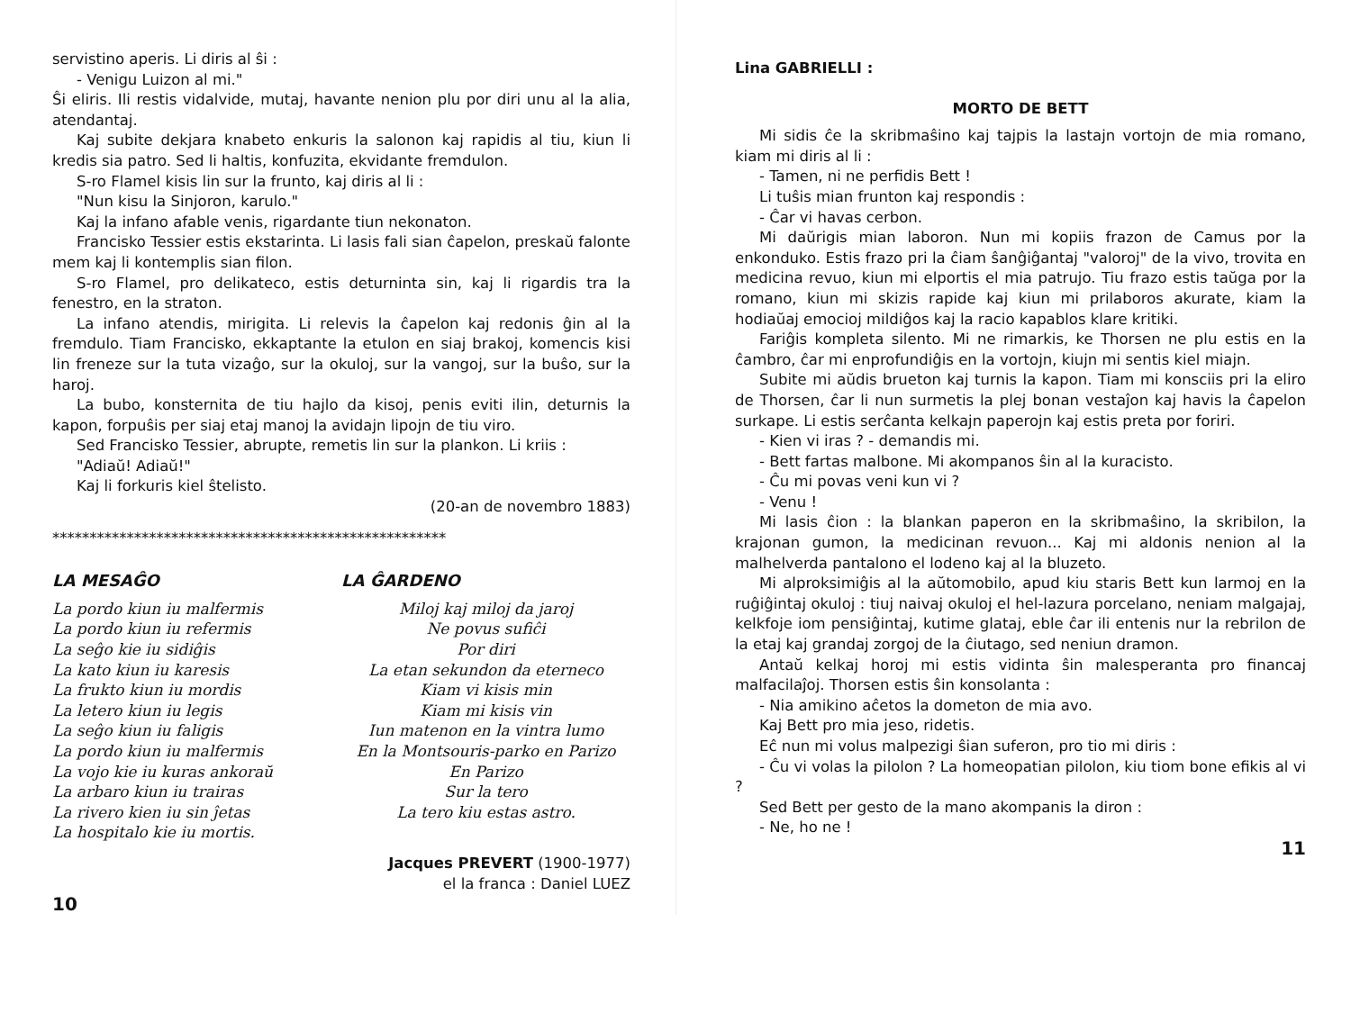servistino aperis. Li diris al ŝi :
- Venigu Luizon al mi."
Ŝi eliris. Ili restis vidalvide, mutaj, havante nenion plu por diri unu al la alia, atendantaj.
Kaj subite dekjara knabeto enkuris la salonon kaj rapidis al tiu, kiun li kredis sia patro. Sed li haltis, konfuzita, ekvidante fremdulon.
S-ro Flamel kisis lin sur la frunto, kaj diris al li :
"Nun kisu la Sinjoron, karulo."
Kaj la infano afable venis, rigardante tiun nekonaton.
Francisko Tessier estis ekstarinta. Li lasis fali sian ĉapelon, preskaŭ falonte mem kaj li kontemplis sian filon.
S-ro Flamel, pro delikateco, estis deturninta sin, kaj li rigardis tra la fenestro, en la straton.
La infano atendis, mirigita. Li relevis la ĉapelon kaj redonis ĝin al la fremdulo. Tiam Francisko, ekkaptante la etulon en siaj brakoj, komencis kisi lin freneze sur la tuta vizaĝo, sur la okuloj, sur la vangoj, sur la buŝo, sur la haroj.
La bubo, konsternita de tiu hajlo da kisoj, penis eviti ilin, deturnis la kapon, forpuŝis per siaj etaj manoj la avidajn lipojn de tiu viro.
Sed Francisko Tessier, abrupte, remetis lin sur la plankon. Li kriis :
"Adiaŭ! Adiaŭ!"
Kaj li forkuris kiel ŝtelisto.
(20-an de novembro 1883)
*****************************************************
LA MESAĜO
La pordo kiun iu malfermis
La pordo kiun iu refermis
La seĝo kie iu sidiĝis
La kato kiun iu karesis
La frukto kiun iu mordis
La letero kiun iu legis
La seĝo kiun iu faligis
La pordo kiun iu malfermis
La vojo kie iu kuras ankoraŭ
La arbaro kiun iu trairas
La rivero kien iu sin ĵetas
La hospitalo kie iu mortis.
LA ĜARDENO
Miloj kaj miloj da jaroj
Ne povus sufiĉi
Por diri
La etan sekundon da eterneco
Kiam vi kisis min
Kiam mi kisis vin
Iun matenon en la vintra lumo
En la Montsouris-parko en Parizo
En Parizo
Sur la tero
La tero kiu estas astro.
Jacques PREVERT (1900-1977)
el la franca : Daniel LUEZ
10
Lina GABRIELLI :
MORTO DE BETT
Mi sidis ĉe la skribmaŝino kaj tajpis la lastajn vortojn de mia romano, kiam mi diris al li :
- Tamen, ni ne perfidis Bett !
Li tuŝis mian frunton kaj respondis :
- Ĉar vi havas cerbon.
Mi daŭrigis mian laboron. Nun mi kopiis frazon de Camus por la enkonduko. Estis frazo pri la ĉiam ŝanĝiĝantaj "valoroj" de la vivo, trovita en medicina revuo, kiun mi elportis el mia patrujo. Tiu frazo estis taŭga por la romano, kiun mi skizis rapide kaj kiun mi prilaboros akurate, kiam la hodiaŭaj emocioj mildiĝos kaj la racio kapablos klare kritiki.
Fariĝis kompleta silento. Mi ne rimarkis, ke Thorsen ne plu estis en la ĉambro, ĉar mi enprofundiĝis en la vortojn, kiujn mi sentis kiel miajn.
Subite mi aŭdis brueton kaj turnis la kapon. Tiam mi konsciis pri la eliro de Thorsen, ĉar li nun surmetis la plej bonan vestaĵon kaj havis la ĉapelon surkape. Li estis serĉanta kelkajn paperojn kaj estis preta por foriri.
- Kien vi iras ? - demandis mi.
- Bett fartas malbone. Mi akompanos ŝin al la kuracisto.
- Ĉu mi povas veni kun vi ?
- Venu !
Mi lasis ĉion : la blankan paperon en la skribmaŝino, la skribilon, la krajonan gumon, la medicinan revuon... Kaj mi aldonis nenion al la malhelverda pantalono el lodeno kaj al la bluzeto.
Mi alproksimiĝis al la aŭtomobilo, apud kiu staris Bett kun larmoj en la ruĝiĝintaj okuloj : tiuj naivaj okuloj el hel-lazura porcelano, neniam malgajaj, kelkfoje iom pensiĝintaj, kutime glataj, eble ĉar ili entenis nur la rebrilon de la etaj kaj grandaj zorgoj de la ĉiutago, sed neniun dramon.
Antaŭ kelkaj horoj mi estis vidinta ŝin malesperanta pro financaj malfacilaĵoj. Thorsen estis ŝin konsolanta :
- Nia amikino aĉetos la dometon de mia avo.
Kaj Bett pro mia jeso, ridetis.
Eĉ nun mi volus malpezigi ŝian suferon, pro tio mi diris :
- Ĉu vi volas la pilolon ? La homeopatian pilolon, kiu tiom bone efikis al vi ?
Sed Bett per gesto de la mano akompanis la diron :
- Ne, ho ne !
11